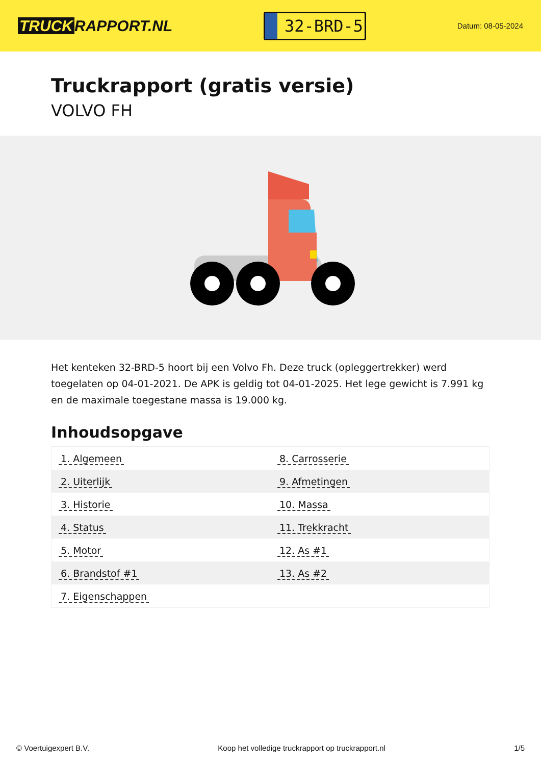TRUCK RAPPORT.NL
32-BRD-5
Datum: 08-05-2024
Truckrapport (gratis versie)
VOLVO FH
Het kenteken 32-BRD-5 hoort bij een Volvo Fh. Deze truck (opleggertrekker) werd toegelaten op 04-01-2021. De APK is geldig tot 04-01-2025. Het lege gewicht is 7.991 kg en de maximale toegestane massa is 19.000 kg.
Inhoudsopgave
| 1. Algemeen | 8. Carrosserie |
| 2. Uiterlijk | 9. Afmetingen |
| 3. Historie | 10. Massa |
| 4. Status | 11. Trekkracht |
| 5. Motor | 12. As #1 |
| 6. Brandstof #1 | 13. As #2 |
| 7. Eigenschappen | |
© Voertuigexpert B.V. Koop het volledige truckrapport op truckrapport.nl 1/5